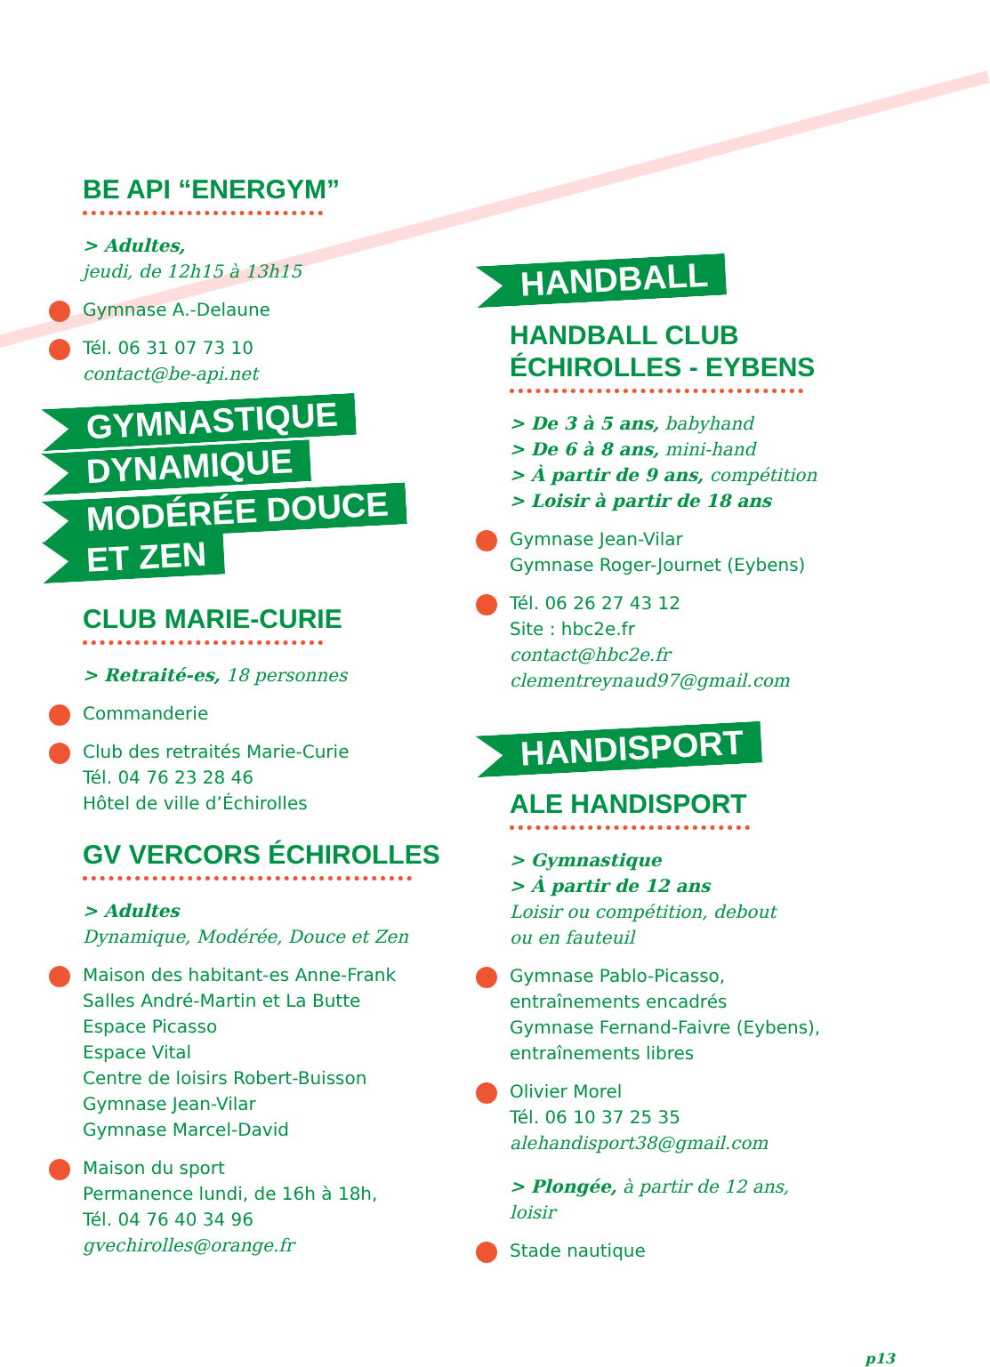BE API “ENERGYM”
> Adultes,
jeudi, de 12h15 à 13h15
Gymnase A.-Delaune
Tél. 06 31 07 73 10
contact@be-api.net
GYMNASTIQUE
DYNAMIQUE
MODÉRÉE DOUCE
ET ZEN
CLUB MARIE-CURIE
> Retraité-es, 18 personnes
Commanderie
Club des retraités Marie-Curie
Tél. 04 76 23 28 46
Hôtel de ville d’Échirolles
GV VERCORS ÉCHIROLLES
> Adultes
Dynamique, Modérée, Douce et Zen
Maison des habitant-es Anne-Frank
Salles André-Martin et La Butte
Espace Picasso
Espace Vital
Centre de loisirs Robert-Buisson
Gymnase Jean-Vilar
Gymnase Marcel-David
Maison du sport
Permanence lundi, de 16h à 18h,
Tél. 04 76 40 34 96
gvechirolles@orange.fr
HANDBALL
HANDBALL CLUB
ÉCHIROLLES - EYBENS
> De 3 à 5 ans, babyhand
> De 6 à 8 ans, mini-hand
> À partir de 9 ans, compétition
> Loisir à partir de 18 ans
Gymnase Jean-Vilar
Gymnase Roger-Journet (Eybens)
Tél. 06 26 27 43 12
Site : hbc2e.fr
contact@hbc2e.fr
clementreynaud97@gmail.com
HANDISPORT
ALE HANDISPORT
> Gymnastique
> À partir de 12 ans
Loisir ou compétition, debout
ou en fauteuil
Gymnase Pablo-Picasso,
entraînements encadrés
Gymnase Fernand-Faivre (Eybens),
entraînements libres
Olivier Morel
Tél. 06 10 37 25 35
alehandisport38@gmail.com
> Plongée, à partir de 12 ans,
loisir
Stade nautique
p13